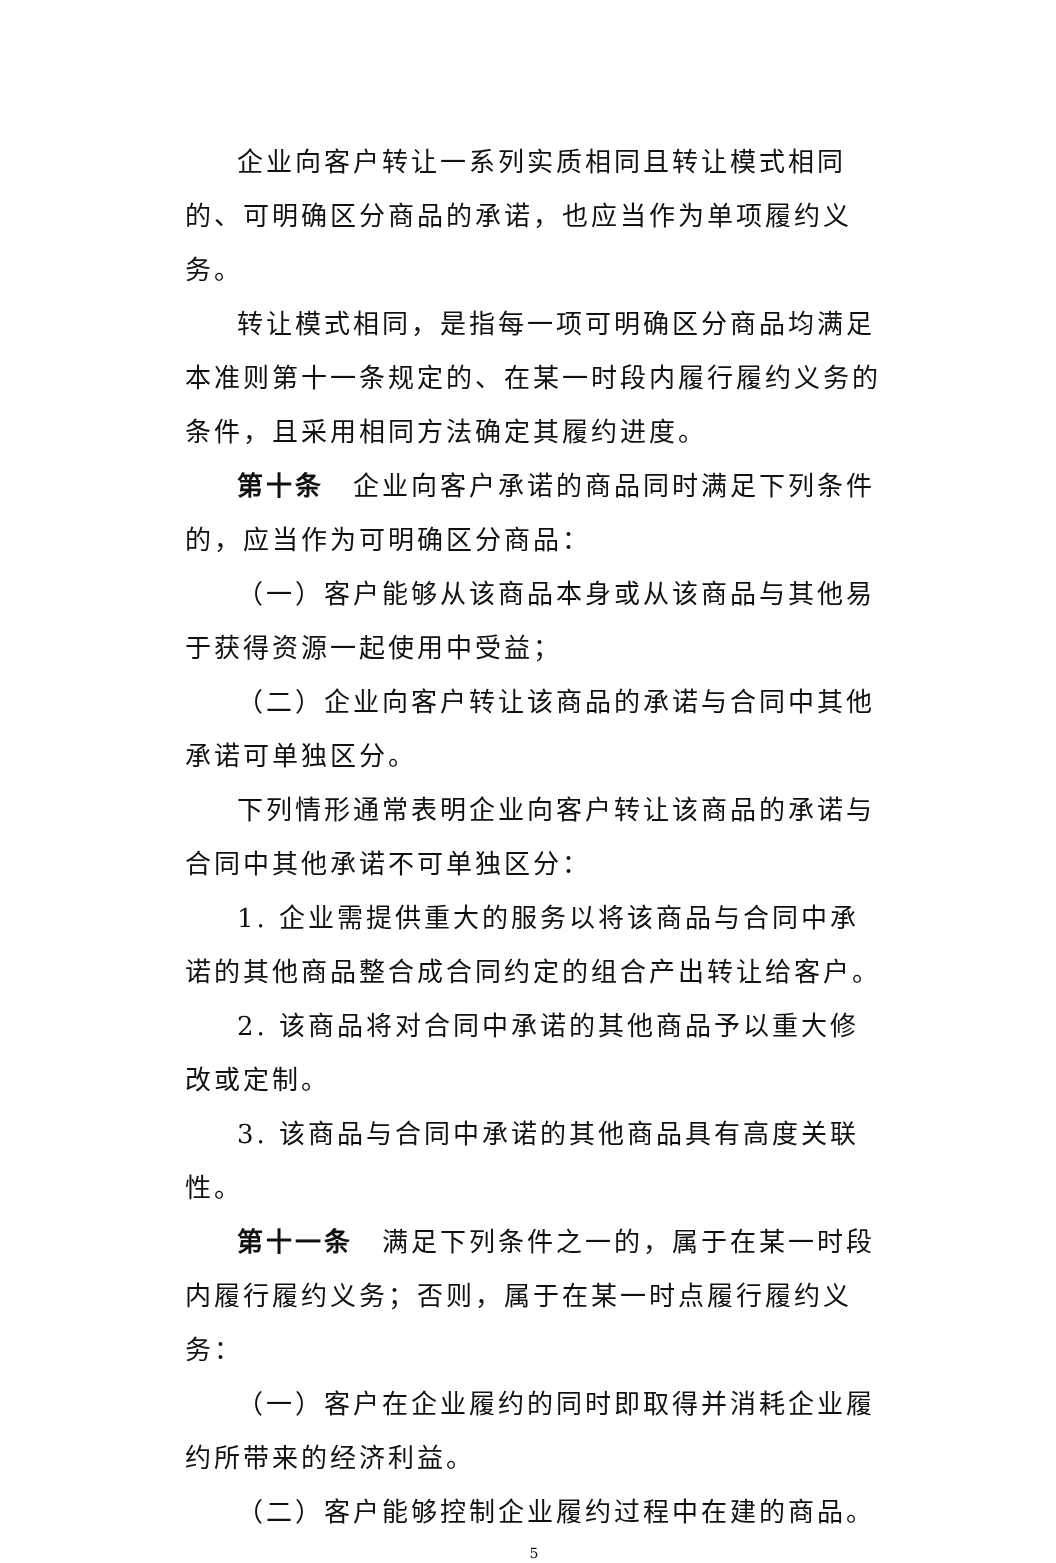企业向客户转让一系列实质相同且转让模式相同的、可明确区分商品的承诺，也应当作为单项履约义务。
转让模式相同，是指每一项可明确区分商品均满足本准则第十一条规定的、在某一时段内履行履约义务的条件，且采用相同方法确定其履约进度。
第十条　企业向客户承诺的商品同时满足下列条件的，应当作为可明确区分商品：
（一）客户能够从该商品本身或从该商品与其他易于获得资源一起使用中受益；
（二）企业向客户转让该商品的承诺与合同中其他承诺可单独区分。
下列情形通常表明企业向客户转让该商品的承诺与合同中其他承诺不可单独区分：
1. 企业需提供重大的服务以将该商品与合同中承诺的其他商品整合成合同约定的组合产出转让给客户。
2. 该商品将对合同中承诺的其他商品予以重大修改或定制。
3. 该商品与合同中承诺的其他商品具有高度关联性。
第十一条　满足下列条件之一的，属于在某一时段内履行履约义务；否则，属于在某一时点履行履约义务：
（一）客户在企业履约的同时即取得并消耗企业履约所带来的经济利益。
（二）客户能够控制企业履约过程中在建的商品。
5